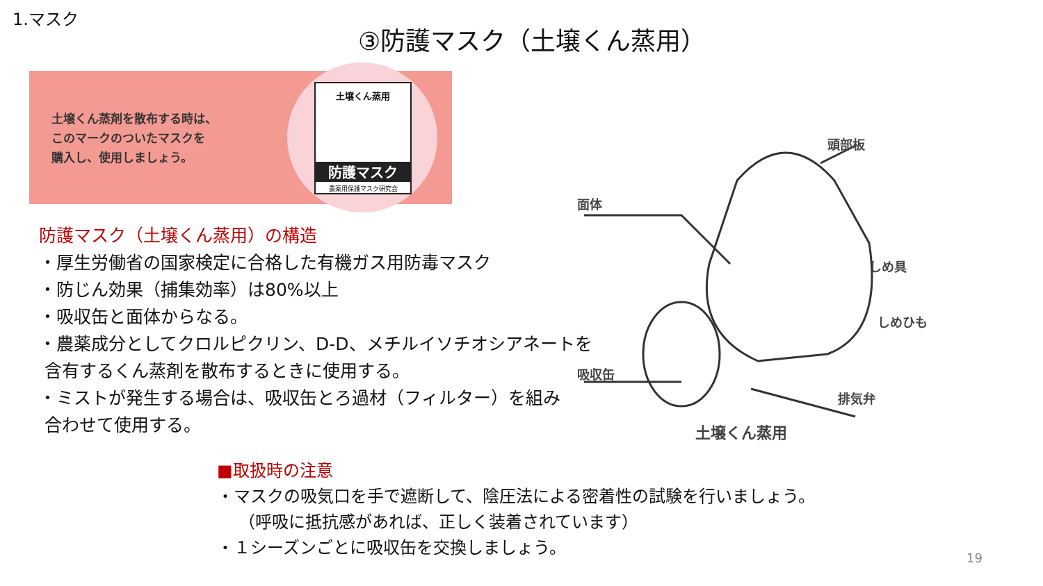1.マスク
③防護マスク（土壌くん蒸用）
土壌くん蒸剤を散布する時は、
このマークのついたマスクを
購入し、使用しましょう。
土壌くん蒸用
防護マスク
農薬用保護マスク研究会
防護マスク（土壌くん蒸用）の構造
・厚生労働省の国家検定に合格した有機ガス用防毒マスク
・防じん効果（捕集効率）は80%以上
・吸収缶と面体からなる。
・農薬成分としてクロルピクリン、D-D、メチルイソチオシアネートを
含有するくん蒸剤を散布するときに使用する。
・ミストが発生する場合は、吸収缶とろ過材（フィルター）を組み
合わせて使用する。
頭部板
面体
しめ具
しめひも
吸収缶
排気弁
土壌くん蒸用
■取扱時の注意
・マスクの吸気口を手で遮断して、陰圧法による密着性の試験を行いましょう。
（呼吸に抵抗感があれば、正しく装着されています）
・１シーズンごとに吸収缶を交換しましょう。
19